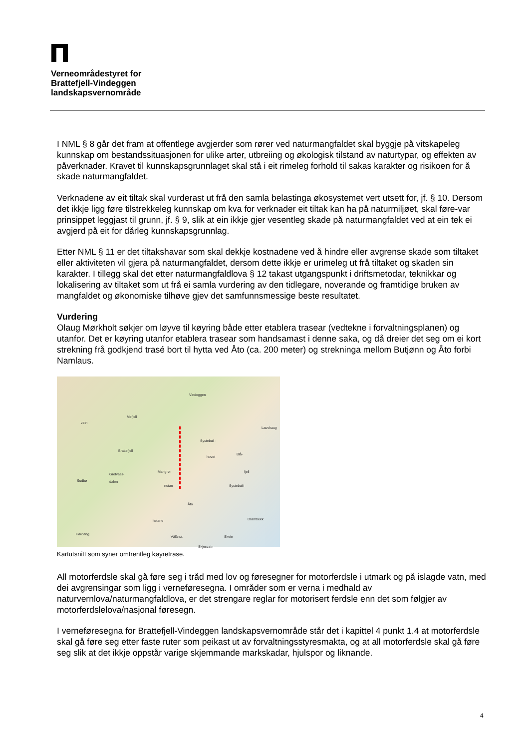Verneområdestyret for
Brattefjell-Vindeggen
landskapsvernområde
I NML § 8 går det fram at offentlege avgjerder som rører ved naturmangfaldet skal byggje på vitskapeleg kunnskap om bestandssituasjonen for ulike arter, utbreiing og økologisk tilstand av naturtypar, og effekten av påverknader. Kravet til kunnskapsgrunnlaget skal stå i eit rimeleg forhold til sakas karakter og risikoen for å skade naturmangfaldet.
Verknadene av eit tiltak skal vurderast ut frå den samla belastinga økosystemet vert utsett for, jf. § 10. Dersom det ikkje ligg føre tilstrekkeleg kunnskap om kva for verknader eit tiltak kan ha på naturmiljøet, skal føre-var prinsippet leggjast til grunn, jf. § 9, slik at ein ikkje gjer vesentleg skade på naturmangfaldet ved at ein tek ei avgjerd på eit for dårleg kunnskapsgrunnlag.
Etter NML § 11 er det tiltakshavar som skal dekkje kostnadene ved å hindre eller avgrense skade som tiltaket eller aktiviteten vil gjera på naturmangfaldet, dersom dette ikkje er urimeleg ut frå tiltaket og skaden sin karakter. I tillegg skal det etter naturmangfaldlova § 12 takast utgangspunkt i driftsmetodar, teknikkar og lokalisering av tiltaket som ut frå ei samla vurdering av den tidlegare, noverande og framtidige bruken av mangfaldet og økonomiske tilhøve gjev det samfunnsmessige beste resultatet.
Vurdering
Olaug Mørkholt søkjer om løyve til køyring både etter etablera trasear (vedtekne i forvaltningsplanen) og utanfor. Det er køyring utanfor etablera trasear som handsamast i denne saka, og då dreier det seg om ei kort strekning frå godkjend trasé bort til hytta ved Åto (ca. 200 meter) og strekninga mellom Butjønn og Åto forbi Namlaus.
Vindeggen
Mefjell
vatn
Lauvhaug
Systebuli-
Brattefjell
hovet
Blå-
fjell Marigrø-
Grotvass-
Sudbø dalen
nutan Systebulii
Åto
Drambekk heiane
Hardang
Vålånut Skeie
Skjesvatn
Kartutsnitt som syner omtrentleg køyretrase.
All motorferdsle skal gå føre seg i tråd med lov og føresegner for motorferdsle i utmark og på islagde vatn, med dei avgrensingar som ligg i verneføresegna. I områder som er verna i medhald av naturvernlova/naturmangfaldlova, er det strengare reglar for motorisert ferdsle enn det som følgjer av motorferdslelova/nasjonal føresegn.
I verneføresegna for Brattefjell-Vindeggen landskapsvernområde står det i kapittel 4 punkt 1.4 at motorferdsle skal gå føre seg etter faste ruter som peikast ut av forvaltningsstyresmakta, og at all motorferdsle skal gå føre seg slik at det ikkje oppstår varige skjemmande markskadar, hjulspor og liknande.
4